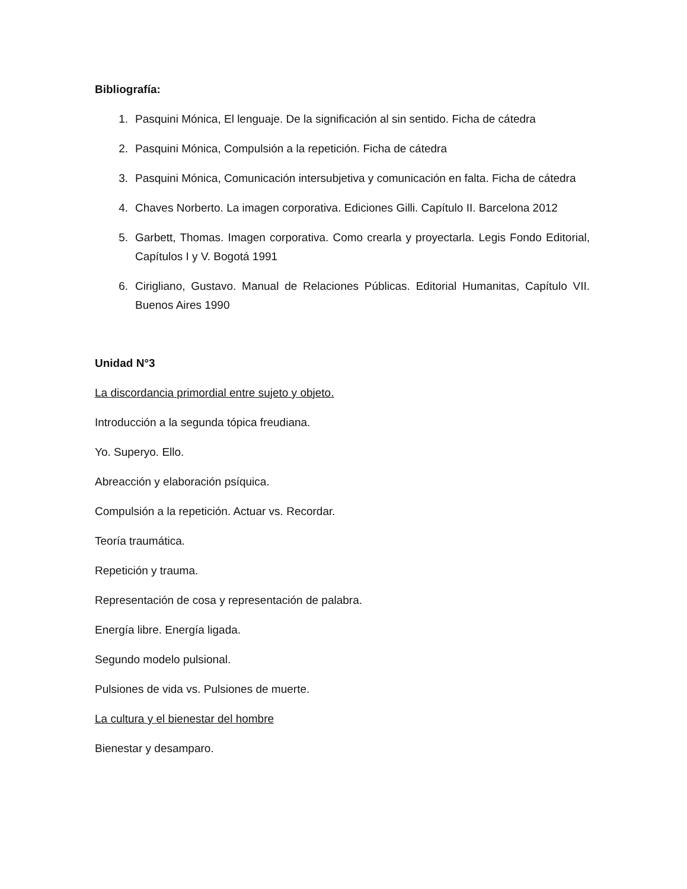Bibliografía:
1. Pasquini Mónica, El lenguaje. De la significación al sin sentido. Ficha de cátedra
2. Pasquini Mónica, Compulsión a la repetición. Ficha de cátedra
3. Pasquini Mónica, Comunicación intersubjetiva y comunicación en falta. Ficha de cátedra
4. Chaves Norberto. La imagen corporativa. Ediciones Gilli. Capítulo II. Barcelona 2012
5. Garbett, Thomas. Imagen corporativa. Como crearla y proyectarla. Legis Fondo Editorial, Capítulos I y V. Bogotá 1991
6. Cirigliano, Gustavo. Manual de Relaciones Públicas. Editorial Humanitas, Capítulo VII. Buenos Aires 1990
Unidad N°3
La discordancia primordial entre sujeto y objeto.
Introducción a la segunda tópica freudiana.
Yo. Superyo. Ello.
Abreacción y elaboración psíquica.
Compulsión a la repetición. Actuar vs. Recordar.
Teoría traumática.
Repetición y trauma.
Representación de cosa y representación de palabra.
Energía libre. Energía ligada.
Segundo modelo pulsional.
Pulsiones de vida vs. Pulsiones de muerte.
La cultura y el bienestar del hombre
Bienestar y desamparo.